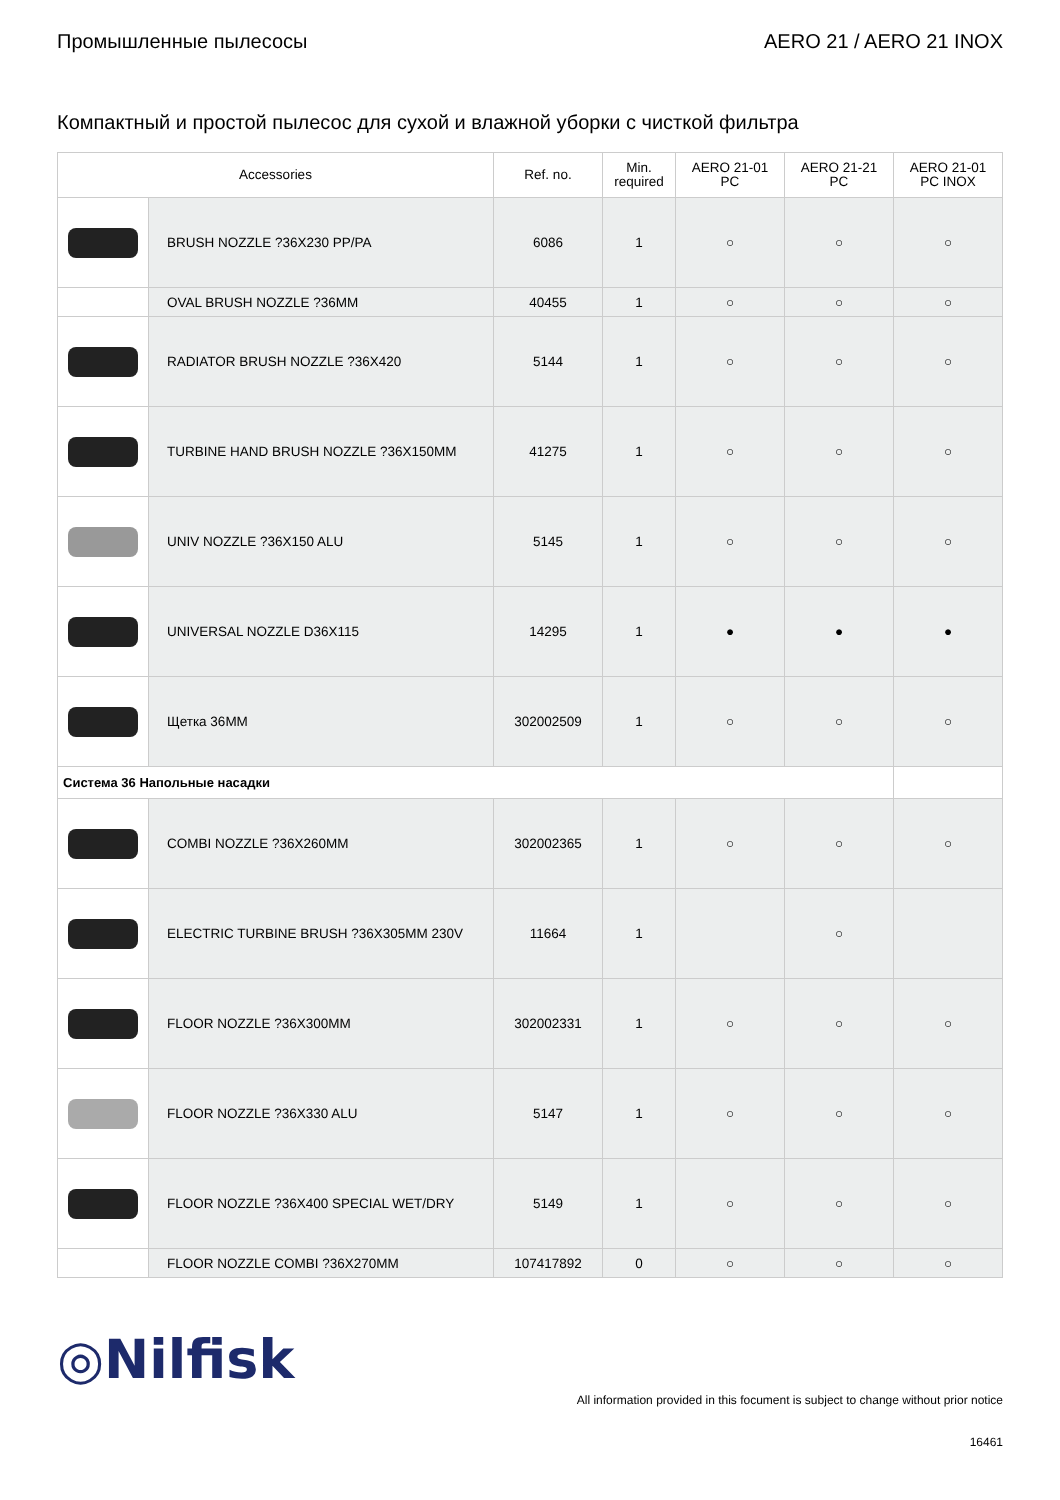Промышленные пылесосы AERO 21 / AERO 21 INOX
Компактный и простой пылесос для сухой и влажной уборки с чисткой фильтра
| Accessories | | Ref. no. | Min. required | AERO 21-01 PC | AERO 21-21 PC | AERO 21-01 PC INOX |
| --- | --- | --- | --- | --- | --- | --- |
| | BRUSH NOZZLE ?36X230 PP/PA | 6086 | 1 | ○ | ○ | ○ |
| | OVAL BRUSH NOZZLE ?36MM | 40455 | 1 | ○ | ○ | ○ |
| | RADIATOR BRUSH NOZZLE ?36X420 | 5144 | 1 | ○ | ○ | ○ |
| | TURBINE HAND BRUSH NOZZLE ?36X150MM | 41275 | 1 | ○ | ○ | ○ |
| | UNIV NOZZLE ?36X150 ALU | 5145 | 1 | ○ | ○ | ○ |
| | UNIVERSAL NOZZLE D36X115 | 14295 | 1 | ● | ● | ● |
| | Щетка 36MM | 302002509 | 1 | ○ | ○ | ○ |
| Система 36 Напольные насадки | | | | | | |
| | COMBI NOZZLE ?36X260MM | 302002365 | 1 | ○ | ○ | ○ |
| | ELECTRIC TURBINE BRUSH ?36X305MM 230V | 11664 | 1 | | ○ | |
| | FLOOR NOZZLE ?36X300MM | 302002331 | 1 | ○ | ○ | ○ |
| | FLOOR NOZZLE ?36X330 ALU | 5147 | 1 | ○ | ○ | ○ |
| | FLOOR NOZZLE ?36X400 SPECIAL WET/DRY | 5149 | 1 | ○ | ○ | ○ |
| | FLOOR NOZZLE COMBI ?36X270MM | 107417892 | 0 | ○ | ○ | ○ |
◎Nilfisk
All information provided in this focument is subject to change without prior notice
16461